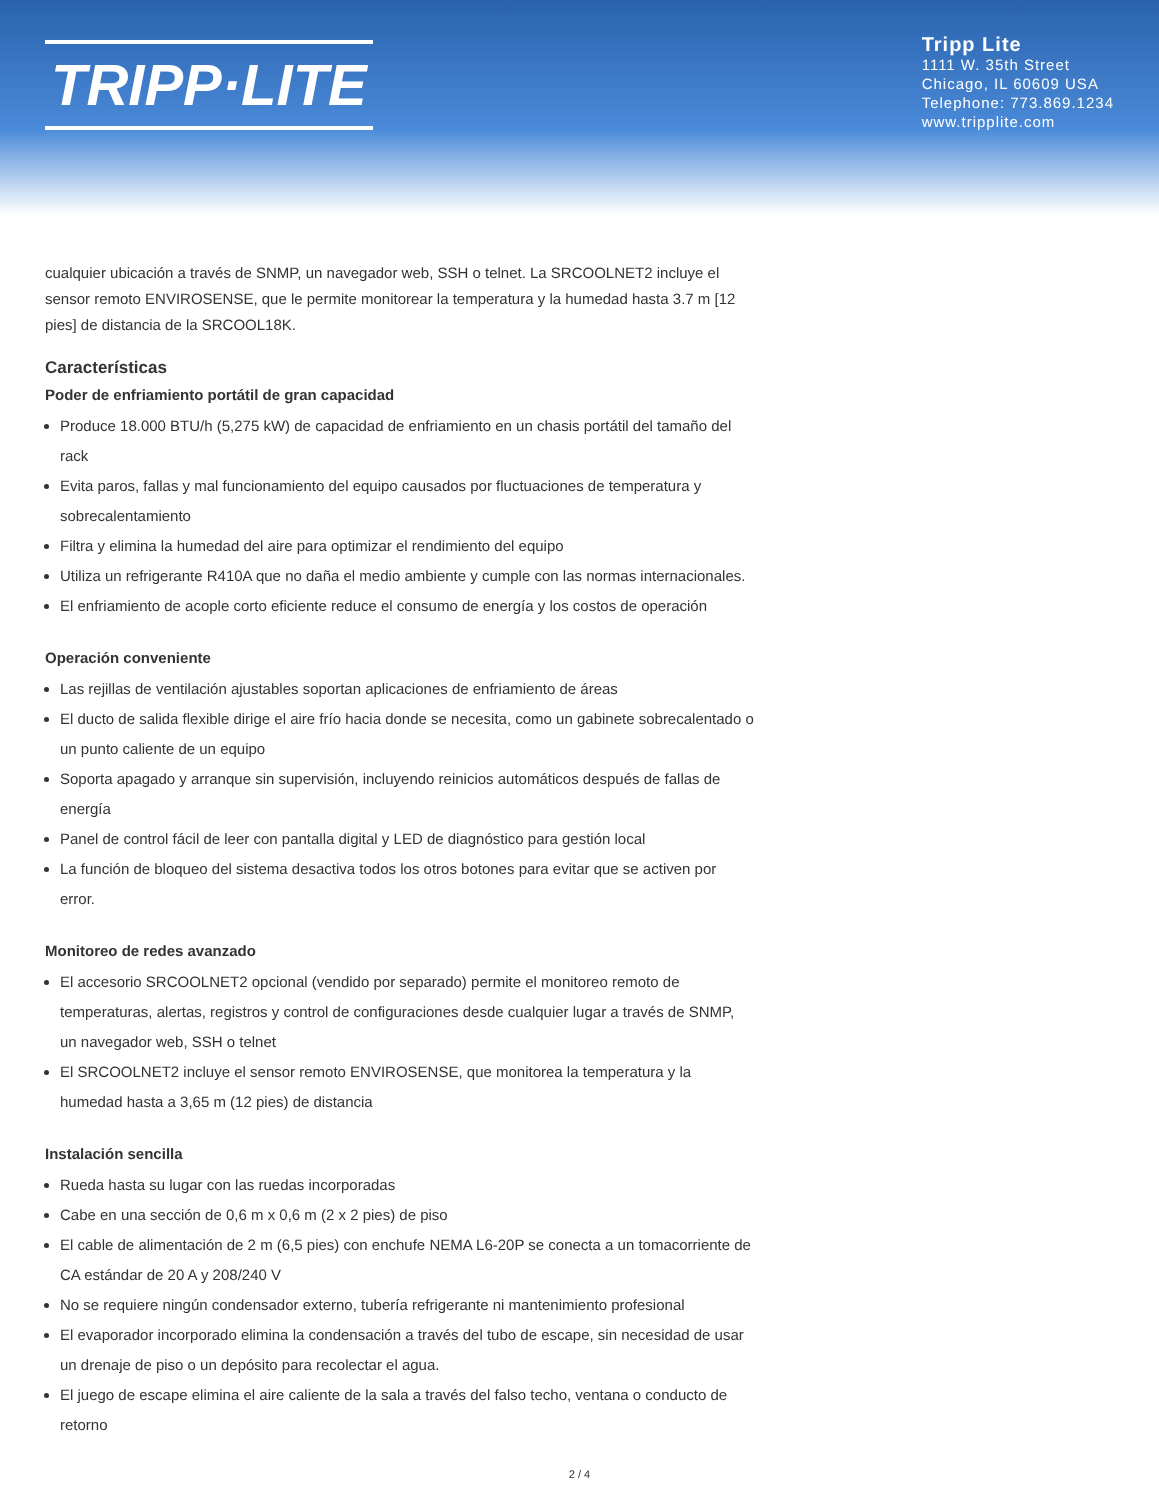TRIPP·LITE
Tripp Lite
1111 W. 35th Street
Chicago, IL 60609 USA
Telephone: 773.869.1234
www.tripplite.com
cualquier ubicación a través de SNMP, un navegador web, SSH o telnet. La SRCOOLNET2 incluye el sensor remoto ENVIROSENSE, que le permite monitorear la temperatura y la humedad hasta 3.7 m [12 pies] de distancia de la SRCOOL18K.
Características
Poder de enfriamiento portátil de gran capacidad
Produce 18.000 BTU/h (5,275 kW) de capacidad de enfriamiento en un chasis portátil del tamaño del rack
Evita paros, fallas y mal funcionamiento del equipo causados por fluctuaciones de temperatura y sobrecalentamiento
Filtra y elimina la humedad del aire para optimizar el rendimiento del equipo
Utiliza un refrigerante R410A que no daña el medio ambiente y cumple con las normas internacionales.
El enfriamiento de acople corto eficiente reduce el consumo de energía y los costos de operación
Operación conveniente
Las rejillas de ventilación ajustables soportan aplicaciones de enfriamiento de áreas
El ducto de salida flexible dirige el aire frío hacia donde se necesita, como un gabinete sobrecalentado o un punto caliente de un equipo
Soporta apagado y arranque sin supervisión, incluyendo reinicios automáticos después de fallas de energía
Panel de control fácil de leer con pantalla digital y LED de diagnóstico para gestión local
La función de bloqueo del sistema desactiva todos los otros botones para evitar que se activen por error.
Monitoreo de redes avanzado
El accesorio SRCOOLNET2 opcional (vendido por separado) permite el monitoreo remoto de temperaturas, alertas, registros y control de configuraciones desde cualquier lugar a través de SNMP, un navegador web, SSH o telnet
El SRCOOLNET2 incluye el sensor remoto ENVIROSENSE, que monitorea la temperatura y la humedad hasta a 3,65 m (12 pies) de distancia
Instalación sencilla
Rueda hasta su lugar con las ruedas incorporadas
Cabe en una sección de 0,6 m x 0,6 m (2 x 2 pies) de piso
El cable de alimentación de 2 m (6,5 pies) con enchufe NEMA L6-20P se conecta a un tomacorriente de CA estándar de 20 A y 208/240 V
No se requiere ningún condensador externo, tubería refrigerante ni mantenimiento profesional
El evaporador incorporado elimina la condensación a través del tubo de escape, sin necesidad de usar un drenaje de piso o un depósito para recolectar el agua.
El juego de escape elimina el aire caliente de la sala a través del falso techo, ventana o conducto de retorno
2 / 4